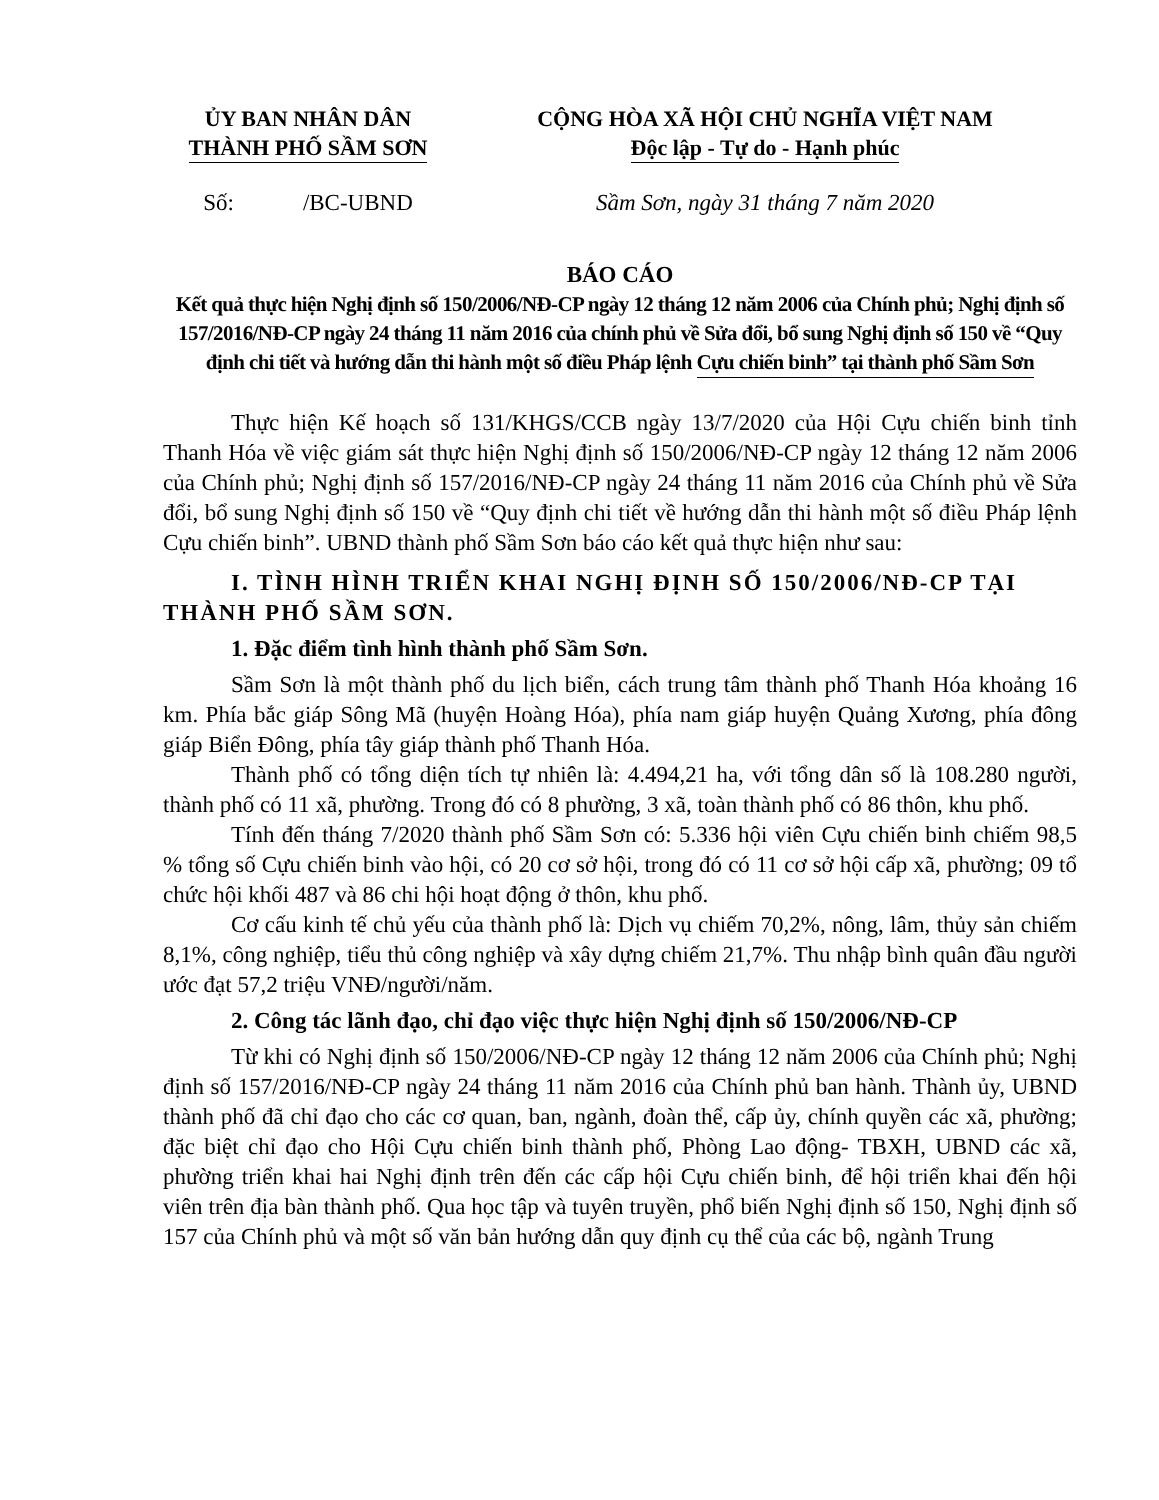ỦY BAN NHÂN DÂN
THÀNH PHỐ SẦM SƠN
CỘNG HÒA XÃ HỘI CHỦ NGHĨA VIỆT NAM
Độc lập - Tự do - Hạnh phúc
Số: /BC-UBND
Sầm Sơn, ngày 31 tháng 7 năm 2020
BÁO CÁO
Kết quả thực hiện Nghị định số 150/2006/NĐ-CP ngày 12 tháng 12 năm 2006 của Chính phủ; Nghị định số 157/2016/NĐ-CP ngày 24 tháng 11 năm 2016 của chính phủ về Sửa đổi, bổ sung Nghị định số 150 về “Quy định chi tiết và hướng dẫn thi hành một số điều Pháp lệnh Cựu chiến binh” tại thành phố Sầm Sơn
Thực hiện Kế hoạch số 131/KHGS/CCB ngày 13/7/2020 của Hội Cựu chiến binh tỉnh Thanh Hóa về việc giám sát thực hiện Nghị định số 150/2006/NĐ-CP ngày 12 tháng 12 năm 2006 của Chính phủ; Nghị định số 157/2016/NĐ-CP ngày 24 tháng 11 năm 2016 của Chính phủ về Sửa đổi, bổ sung Nghị định số 150 về “Quy định chi tiết về hướng dẫn thi hành một số điều Pháp lệnh Cựu chiến binh”. UBND thành phố Sầm Sơn báo cáo kết quả thực hiện như sau:
I. TÌNH HÌNH TRIỂN KHAI NGHỊ ĐỊNH SỐ 150/2006/NĐ-CP TẠI THÀNH PHỐ SẦM SƠN.
1. Đặc điểm tình hình thành phố Sầm Sơn.
Sầm Sơn là một thành phố du lịch biển, cách trung tâm thành phố Thanh Hóa khoảng 16 km. Phía bắc giáp Sông Mã (huyện Hoàng Hóa), phía nam giáp huyện Quảng Xương, phía đông giáp Biển Đông, phía tây giáp thành phố Thanh Hóa.
Thành phố có tổng diện tích tự nhiên là: 4.494,21 ha, với tổng dân số là 108.280 người, thành phố có 11 xã, phường. Trong đó có 8 phường, 3 xã, toàn thành phố có 86 thôn, khu phố.
Tính đến tháng 7/2020 thành phố Sầm Sơn có: 5.336 hội viên Cựu chiến binh chiếm 98,5 % tổng số Cựu chiến binh vào hội, có 20 cơ sở hội, trong đó có 11 cơ sở hội cấp xã, phường; 09 tổ chức hội khối 487 và 86 chi hội hoạt động ở thôn, khu phố.
Cơ cấu kinh tế chủ yếu của thành phố là: Dịch vụ chiếm 70,2%, nông, lâm, thủy sản chiếm 8,1%, công nghiệp, tiểu thủ công nghiệp và xây dựng chiếm 21,7%. Thu nhập bình quân đầu người ước đạt 57,2 triệu VNĐ/người/năm.
2. Công tác lãnh đạo, chỉ đạo việc thực hiện Nghị định số 150/2006/NĐ-CP
Từ khi có Nghị định số 150/2006/NĐ-CP ngày 12 tháng 12 năm 2006 của Chính phủ; Nghị định số 157/2016/NĐ-CP ngày 24 tháng 11 năm 2016 của Chính phủ ban hành. Thành ủy, UBND thành phố đã chỉ đạo cho các cơ quan, ban, ngành, đoàn thể, cấp ủy, chính quyền các xã, phường; đặc biệt chỉ đạo cho Hội Cựu chiến binh thành phố, Phòng Lao động- TBXH, UBND các xã, phường triển khai hai Nghị định trên đến các cấp hội Cựu chiến binh, để hội triển khai đến hội viên trên địa bàn thành phố. Qua học tập và tuyên truyền, phổ biến Nghị định số 150, Nghị định số 157 của Chính phủ và một số văn bản hướng dẫn quy định cụ thể của các bộ, ngành Trung